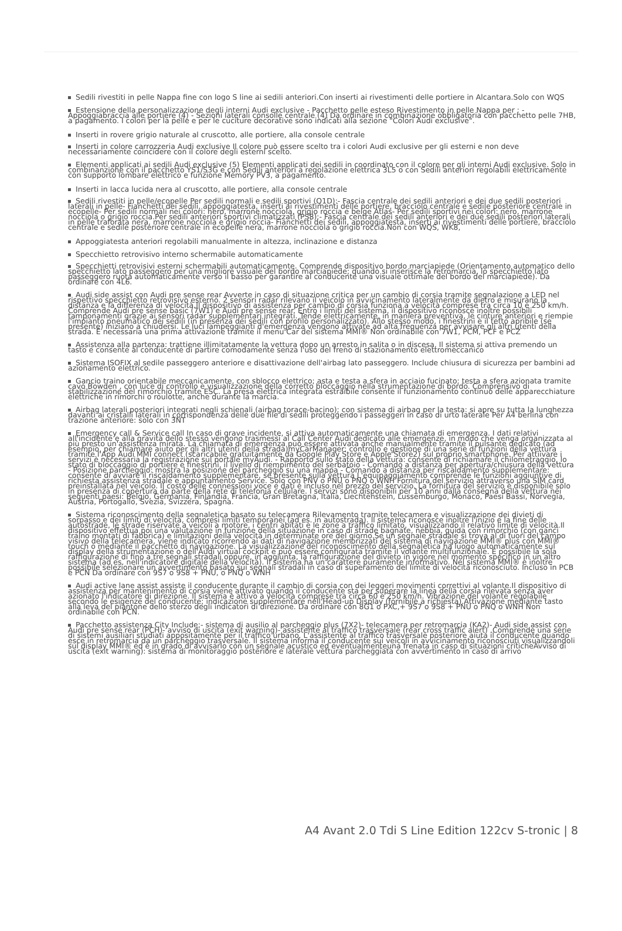Sedili rivestiti in pelle Nappa fine con logo S line ai sedili anteriori.Con inserti ai rivestimenti delle portiere in Alcantara.Solo con WQS
Estensione della personalizzazione degli interni Audi exclusive - Pacchetto pelle esteso Rivestimento in pelle Nappa per : - Appoggiabraccia alle portiere (4) - Sezioni laterali consolle centrale (4) Da ordinare in combinazione obbligatoria con pacchetto pelle 7HB, a pagamento. I colori per la pelle e per le cuciture decorative sono indicati alla sezione "Colori Audi exclusive".
Inserti in rovere grigio naturale al cruscotto, alle portiere, alla console centrale
Inserti in colore carrozzeria Audi exclusive Il colore può essere scelto tra i colori Audi exclusive per gli esterni e non deve necessariamente coincidere con il colore degli esterni scelto.
Elementi applicati ai sedili Audi exclusive (5) Elementi applicati dei sedili in coordinato con il colore per gli interni Audi exclusive. Solo in combinanzione con il pacchetto YS1/S3G e con Sedili anteriori a regolazione elettrica 3L5 o con Sedili anteriori regolabili elettricamente con supporto lombare elettrico e funzione Memory PV3, a pagamento.
Inserti in lacca lucida nera al cruscotto, alle portiere, alla console centrale
Sedili rivestiti in pelle/ecopelle Per sedili normali e sedili sportivi (Q1D):- Fascia centrale dei sedili anteriori e dei due sedili posteriori laterali in pelle- Fianchetti dei sedili, appoggiatesta, inserti ai rivestimenti delle portiere, bracciolo centrale e sedile posteriore centrale in ecopelle- Per sedili normali nei colori: nero, marrone nocciola, grigio roccia e beige Atlas- Per sedili sportivi nei colori: nero, marrone nocciola o grigio roccia.Per sedili anteriori sportivi climatizzati (PS8):- Fascia centrale dei sedili anteriori e dei due sedili posteriori laterali in pelle traforata nera, marrone nocciola e grigio roccia- Fianchetti dei sedili, appoggiatesta, inserti ai rivestimenti delle portiere, bracciolo centrale e sedile posteriore centrale in ecopelle nera, marrone nocciola o grigio roccia.Non con WQS, WK8,
Appoggiatesta anteriori regolabili manualmente in altezza, inclinazione e distanza
Specchietto retrovisivo interno schermabile automaticamente
Specchietti retrovisivi esterni schermabili automaticamente. Comprende dispositivo bordo marciapiede (Orientamento automatico dello specchietto lato passeggero per una migliore visuale del bordo marciapiede; quando si inserisce la retromarcia, lo specchietto lato passeggero ruota automaticamente verso il basso per garantire al conducente una visuale ottimale del bordo del marciapiede). Da ordinare con 4L6.
Audi side assist con Audi pre sense rear Avverte in caso di situazione critica per un cambio di corsia tramite segnalazione a LED nel rispettivo specchietto retrovisivo esterno. 2 sensori radar rilevano il veicolo in avvicinamento lateralmente da dietro e misurano la distanza e la differenza di velocità.Il dispositivo di assistenza per cambio di corsia funziona a velocità comprese tra circa 10 e 250 km/h. Comprende Audi pre sense basic (7W1) e Audi pre sense rear. Entro i limiti del sistema, il dispositivo riconosce inoltre possibili tamponamenti grazie ai sensori radar supplementari integrati. Tende elettricamente, in maniera preventiva, le cinture anteriori e riempie l'impianto pneumatico dei sedili (in presenza dei sedili con profilo personalizzato). Allo stesso modo, i finestrini e il tetto apribile (se presente) iniziano a chiudersi. Le luci lampeggianti d'emergenza vengono attivate ad alta frequenza per avvisare gli altri utenti della strada. È necessaria una prima attivazione tramite il menu Car del sistema MMI® Non ordinabile con 7W1, PCM, PCF e PCZ
Assistenza alla partenza: trattiene illimitatamente la vettura dopo un arresto in salita o in discesa. Il sistema si attiva premendo un tasto e consente al conducente di partire comodamente senza l'uso del freno di stazionamento elettromeccanico
Sistema ISOFIX al sedile passeggero anteriore e disattivazione dell'airbag lato passeggero. Include chiusura di sicurezza per bambini ad azionamento elettrico.
Gancio traino orientabile meccanicamente, con sblocco elettrico; asta e testa a sfera in acciaio fucinato; testa a sfera azionata tramite cavo Bowden , con luce di controllo e visualizzazione della corretto bloccaggio nella strumentazione di bordo. Comprensivo di stabilizzazione del rimorchio tramite ESC. La presa elettrica integrata estraibile consente il funzionamento continuo delle apparecchiature elettriche in rimorchi o roulotte, anche durante la marcia.
Airbag laterali posteriori integrati negli schienali (airbag torace-bacino); con sistema di airbag per la testa: si apre su tutta la lunghezza davanti ai cristalli laterali in corrispondenza delle due file di sedili proteggendo i passeggeri in caso di urto laterale Per A4 berlina con trazione anteriore: solo con 3NT
Emergency call & Service call In caso di grave incidente, si attiva automaticamente una chiamata di emergenza. I dati relativi all'incidente e alla gravità dello stesso vengono trasmessi al Call Center Audi dedicato alle emergenze, in modo che venga organizzata al più presto un'assistenza mirata. La chiamata di emergenza può essere attivata anche manualmente tramite il pulsante dedicato (ad esempio, per chiamare aiuto per gli altri utenti della strada)myCarManager: controllo e gestione di una serie di funzioni della vettura tramite l'App Audi MMI connect (scaricabile gratuitamente da Google Play Store e Apple Store2) sul proprio smartphone. Per attiivare i servizi è necessaria la registrazione sul portale myAudi. - Rapporto sullo stato della vettura: consente di richiamare il chilometraggio, lo stato di bloccaggio di portiere e finestrini, il livello di riempimento del serbatoio - Comando a distanza per apertura/chiusura della vettura - Posizione parcheggio: mostra la posizione del parcheggio su una mappa - Comando a distanza per riscaldamento supplementare: consente di avviare il riscaldamento supplementare, se presente sulla vettura L'equipaggiamento comprende le funzioni aggiuntive di richiesta assistenza stradale e appuntamento Service. Solo con PNV o PNU o PNQ o WNH Fornitura del servizio attraverso una SIM card preinstallata nel veicolo. Il costo delle connessioni voce e dati è incluso nel prezzo del servizio. La fornitura del servizio è disponibile solo in presenza di copertura da parte della rete di telefonia cellulare. I servizi sono disponibili per 10 anni dalla consegna della vettura nei seguenti paesi: Belgio, Germania, Finlandia, Francia, Gran Bretagna, Italia, Liechtenstein, Lussemburgo, Monaco, Paesi Bassi, Norvegia, Austria, Portogallo, Svezia, Svizzera, Spagna.
Sistema riconoscimento della segnaletica basato su telecamera Rilevamento tramite telecamera e visualizzazione dei divieti di sorpasso e dei limiti di velocità, compresi limiti temporanei (ad es. in autostrada). Il sistema riconosce inoltre l'inizio e la fine delle autostrade, le strade riservate a veicoli a motore, i centri abitati e le zone a traffico limitato, visualizzando il relativo limite di velocità.Il dispositivo effettua poi una valutazione in funzione della situazione in caso di strade bagnate, nebbia, guida con rimorchio (con ganci traino montati di fabbrica) e limitazioni della velocità in determinate ore del giorno.Se un segnale stradale si trova al di fuori del campo visivo della telecamera, viene indicato ricorrendo ai dati di navigazione memorizzati del sistema di navigazione MMI® plus con MMI® touch o mediante il pacchetto di navigazione. La visualizzazione del riconoscimento della segnaletica ha luogo automaticamente sul display della strumentazione o dell'Audi virtual cockpit e può essere configurata tramite il volante multifunzionale. È possibile la sola raffigurazione di fino a tre segnali stradali oppure, in aggiunta, la raffigurazione del divieto in vigore nel momento specifico in un altro sistema (ad es. nell'indicatore digitale della velocità). Il sistema ha un carattere puramente informativo. Nel sistema MMI® è inoltre possibile selezionare un avvertimento basato sui segnali stradali in caso di superamento del limite di velocità riconosciuto. Incluso in PCB e PCN Da ordinare con 9S7 o 9S8 + PNU, o PNQ o WNH
Audi active lane assist assiste il conducente durante il cambio di corsia con dei leggeri movimenti correttivi al volante.Il dispositivo di assistenza per mantenimento di corsia viene attivato quando il conducente sta per superare la linea della corsia rilevata senza aver azionato l'indicatore di direzione. Il sistema è attivo a velocità comprese tra circa 60 e 250 km/h. Vibrazione del volante regolabile secondo le esigenze del conducente; indicazione supplementare nell'Head-up Display (fornibile a richiesta).Attivazione mediante tasto alla leva del piantone dello sterzo degli indicatori di direzione. Da ordinare con 8G1 o PXC,+ 9S7 o 9S8 + PNU o PNQ o WNH Non ordinabile con PCN.
Pacchetto assistenza City Include:- sistema di ausilio al parcheggio plus (7X2)- telecamera per retromarcia (KA2)- Audi side assist con Audi pre sense rear (PCH)- avviso di uscita (exit warning)- assistente al traffico trasversale (rear cross traffic alert) .Comprende una serie di sistemi ausiliari studiati appositamente per il traffico urbano. L'assistente al traffico trasversale posteriore aiuta il conducente quando esce in retromarcia da un parcheggio trasversale. Il sistema informa il conducente sui veicoli in avvicinamento riconosciuti visualizzandoli sul display MMI® ed è in grado di avvisarlo con un segnale acustico ed eventualmenteuna frenata in caso di situazioni criticheAvviso di uscita (exit warning): sistema di monitoraggio posteriore e laterale vettura parcheggiata con avvertimento in caso di arrivo
A4 Avant 2.0 Tdi S Line Edition 122cv S-tronic | 8